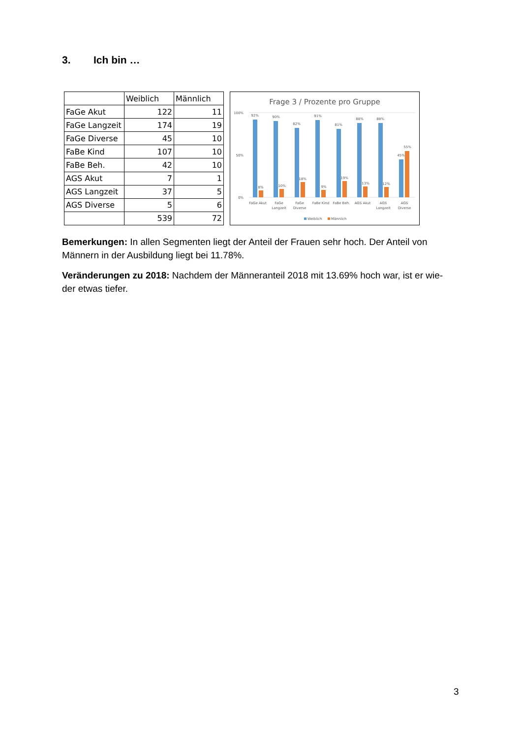3. Ich bin …
| | Weiblich | Männlich |
| --- | --- | --- |
| FaGe Akut | 122 | 11 |
| FaGe Langzeit | 174 | 19 |
| FaGe Diverse | 45 | 10 |
| FaBe Kind | 107 | 10 |
| FaBe Beh. | 42 | 10 |
| AGS Akut | 7 | 1 |
| AGS Langzeit | 37 | 5 |
| AGS Diverse | 5 | 6 |
| | 539 | 72 |
Frage 3 / Prozente pro Gruppe
100%
50%
0%
92%
8%
90%
10%
82%
18%
91%
9%
81%
19%
88%
13%
88%
12%
45%
55%
FaGe Akut
FaGe
Langzeit
FaGe
Diverse
FaBe Kind
FaBe Beh.
AGS Akut
AGS
Langzeit
AGS
Diverse
Weiblich
Männlich
Bemerkungen: In allen Segmenten liegt der Anteil der Frauen sehr hoch. Der Anteil von Männern in der Ausbildung liegt bei 11.78%.
Veränderungen zu 2018: Nachdem der Männeranteil 2018 mit 13.69% hoch war, ist er wie-der etwas tiefer.
3